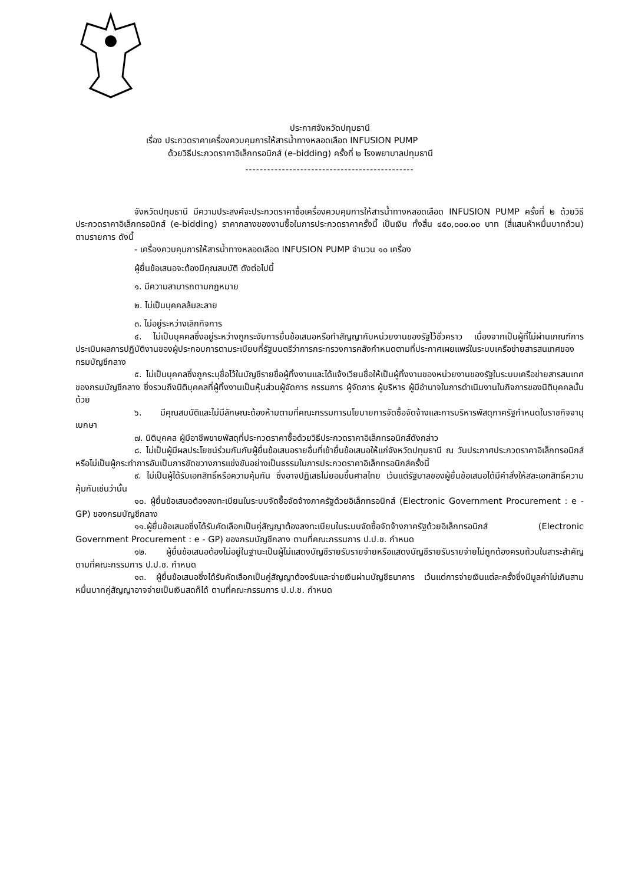ประกาศจังหวัดปทุมธานี
เรื่อง ประกวดราคาเครื่องควบคุมการให้สารน้ำทางหลอดเลือด INFUSION PUMP
ด้วยวิธีประกวดราคาอิเล็กทรอนิกส์ (e-bidding) ครั้งที่ ๒ โรงพยาบาลปทุมธานี
----------------------------------------------
จังหวัดปทุมธานี มีความประสงค์จะประกวดราคาซื้อเครื่องควบคุมการให้สารน้ำทางหลอดเลือด INFUSION PUMP ครั้งที่ ๒ ด้วยวิธีประกวดราคาอิเล็กทรอนิกส์ (e-bidding) ราคากลางของงานซื้อในการประกวดราคาครั้งนี้ เป็นเงิน ทั้งสิ้น ๔๕๐,๐๐๐.๐๐ บาท (สี่แสนห้าหมื่นบาทถ้วน) ตามรายการ ดังนี้
- เครื่องควบคุมการให้สารน้ำทางหลอดเลือด INFUSION PUMP จำนวน ๑๐ เครื่อง
ผู้ยื่นข้อเสนอจะต้องมีคุณสมบัติ ดังต่อไปนี้
๑. มีความสามารถตามกฎหมาย
๒. ไม่เป็นบุคคลล้มละลาย
๓. ไม่อยู่ระหว่างเลิกกิจการ
๔. ไม่เป็นบุคคลซึ่งอยู่ระหว่างถูกระงับการยื่นข้อเสนอหรือทำสัญญากับหน่วยงานของรัฐไว้ชั่วคราว เนื่องจากเป็นผู้ที่ไม่ผ่านเกณฑ์การประเมินผลการปฏิบัติงานของผู้ประกอบการตามระเบียบที่รัฐมนตรีว่าการกระทรวงการคลังกำหนดตามที่ประกาศเผยแพร่ในระบบเครือข่ายสารสนเทศของกรมบัญชีกลาง
๕. ไม่เป็นบุคคลซึ่งถูกระบุชื่อไว้ในบัญชีรายชื่อผู้ทิ้งงานและได้แจ้งเวียนชื่อให้เป็นผู้ทิ้งงานของหน่วยงานของรัฐในระบบเครือข่ายสารสนเทศของกรมบัญชีกลาง ซึ่งรวมถึงนิติบุคคลที่ผู้ทิ้งงานเป็นหุ้นส่วนผู้จัดการ กรรมการ ผู้จัดการ ผู้บริหาร ผู้มีอำนาจในการดำเนินงานในกิจการของนิติบุคคลนั้นด้วย
๖. มีคุณสมบัติและไม่มีลักษณะต้องห้ามตามที่คณะกรรมการนโยบายการจัดซื้อจัดจ้างและการบริหารพัสดุภาครัฐกำหนดในราชกิจจานุเบกษา
๗. นิติบุคคล ผู้มีอาชีพขายพัสดุที่ประกวดราคาซื้อด้วยวิธีประกวดราคาอิเล็กทรอนิกส์ดังกล่าว
๘. ไม่เป็นผู้มีผลประโยชน์ร่วมกันกับผู้ยื่นข้อเสนอรายอื่นที่เข้ายื่นข้อเสนอให้แก่จังหวัดปทุมธานี ณ วันประกาศประกวดราคาอิเล็กทรอนิกส์ หรือไม่เป็นผู้กระทำการอันเป็นการขัดขวางการแข่งขันอย่างเป็นธรรมในการประกวดราคาอิเล็กทรอนิกส์ครั้งนี้
๙. ไม่เป็นผู้ได้รับเอกสิทธิ์หรือความคุ้มกัน ซึ่งอาจปฏิเสธไม่ยอมขึ้นศาลไทย เว้นแต่รัฐบาลของผู้ยื่นข้อเสนอได้มีคำสั่งให้สละเอกสิทธิ์ความคุ้มกันเช่นว่านั้น
๑๐. ผู้ยื่นข้อเสนอต้องลงทะเบียนในระบบจัดซื้อจัดจ้างภาครัฐด้วยอิเล็กทรอนิกส์ (Electronic Government Procurement : e - GP) ของกรมบัญชีกลาง
๑๑.ผู้ยื่นข้อเสนอซึ่งได้รับคัดเลือกเป็นคู่สัญญาต้องลงทะเบียนในระบบจัดซื้อจัดจ้างภาครัฐด้วยอิเล็กทรอนิกส์ (Electronic Government Procurement : e - GP) ของกรมบัญชีกลาง ตามที่คณะกรรมการ ป.ป.ช. กำหนด
๑๒. ผู้ยื่นข้อเสนอต้องไม่อยู่ในฐานะเป็นผู้ไม่แสดงบัญชีรายรับรายจ่ายหรือแสดงบัญชีรายรับรายจ่ายไม่ถูกต้องครบถ้วนในสาระสำคัญ ตามที่คณะกรรมการ ป.ป.ช. กำหนด
๑๓. ผู้ยื่นข้อเสนอซึ่งได้รับคัดเลือกเป็นคู่สัญญาต้องรับและจ่ายเงินผ่านบัญชีธนาคาร เว้นแต่การจ่ายเงินแต่ละครั้งซึ่งมีมูลค่าไม่เกินสามหมื่นบาทคู่สัญญาอาจจ่ายเป็นเงินสดก็ได้ ตามที่คณะกรรมการ ป.ป.ช. กำหนด